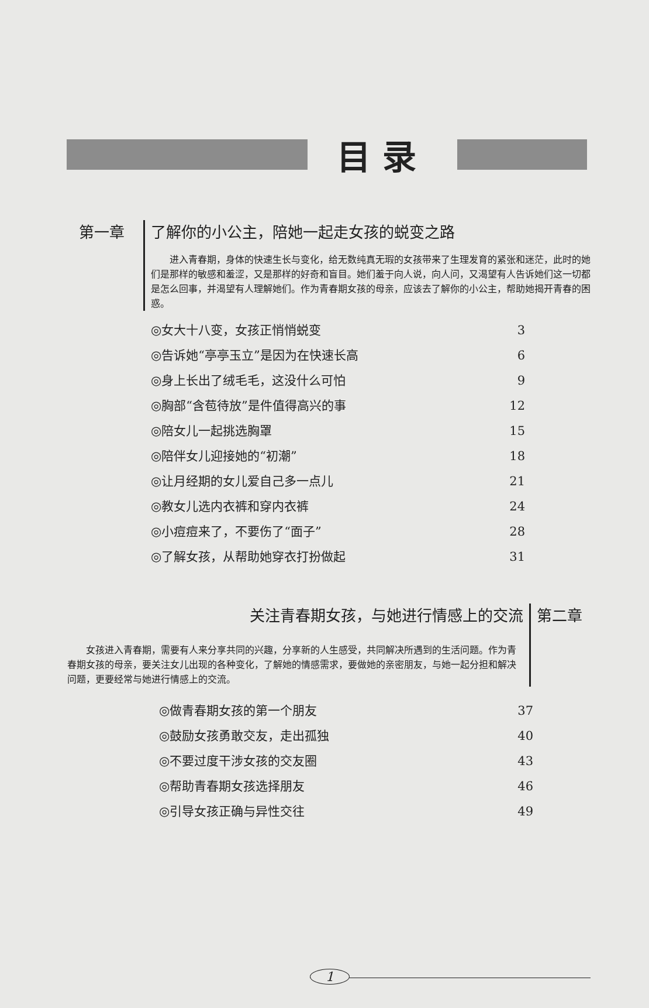目录
第一章 了解你的小公主，陪她一起走女孩的蜕变之路
进入青春期，身体的快速生长与变化，给无数纯真无瑕的女孩带来了生理发育的紧张和迷茫，此时的她们是那样的敏感和羞涩，又是那样的好奇和盲目。她们羞于向人说，向人问，又渴望有人告诉她们这一切都是怎么回事，并渴望有人理解她们。作为青春期女孩的母亲，应该去了解你的小公主，帮助她揭开青春的困惑。
◎女大十八变，女孩正悄悄蜕变 3
◎告诉她“亭亭玉立”是因为在快速长高 6
◎身上长出了绒毛毛，这没什么可怕 9
◎胸部“含苞待放”是件值得高兴的事 12
◎陪女儿一起挑选胸罩 15
◎陪伴女儿迎接她的“初潮” 18
◎让月经期的女儿爱自己多一点儿 21
◎教女儿选内衣裤和穿内衣裤 24
◎小痘痘来了，不要伤了“面子” 28
◎了解女孩，从帮助她穿衣打扮做起 31
关注青春期女孩，与她进行情感上的交流
女孩进入青春期，需要有人来分享共同的兴趣，分享新的人生感受，共同解决所遇到的生活问题。作为青春期女孩的母亲，要关注女儿出现的各种变化，了解她的情感需求，要做她的亲密朋友，与她一起分担和解决问题，更要经常与她进行情感上的交流。
第二章
◎做青春期女孩的第一个朋友 37
◎鼓励女孩勇敢交友，走出孤独 40
◎不要过度干涉女孩的交友圈 43
◎帮助青春期女孩选择朋友 46
◎引导女孩正确与异性交往 49
1